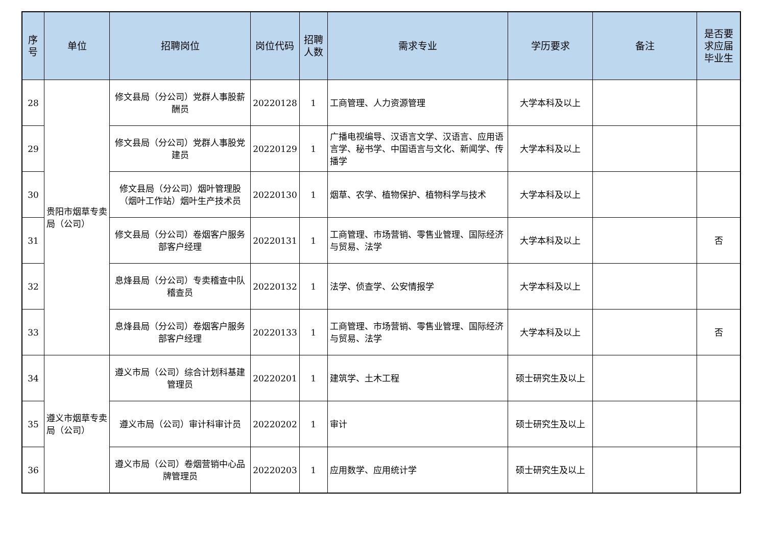| 序号 | 单位 | 招聘岗位 | 岗位代码 | 招聘人数 | 需求专业 | 学历要求 | 备注 | 是否要求应届毕业生 |
| --- | --- | --- | --- | --- | --- | --- | --- | --- |
| 28 | 贵阳市烟草专卖局（公司） | 修文县局（分公司）党群人事股薪酬员 | 20220128 | 1 | 工商管理、人力资源管理 | 大学本科及以上 | | |
| 29 | | 修文县局（分公司）党群人事股党建员 | 20220129 | 1 | 广播电视编导、汉语言文学、汉语言、应用语言学、秘书学、中国语言与文化、新闻学、传播学 | 大学本科及以上 | | |
| 30 | | 修文县局（分公司）烟叶管理股（烟叶工作站）烟叶生产技术员 | 20220130 | 1 | 烟草、农学、植物保护、植物科学与技术 | 大学本科及以上 | | |
| 31 | | 修文县局（分公司）卷烟客户服务部客户经理 | 20220131 | 1 | 工商管理、市场营销、零售业管理、国际经济与贸易、法学 | 大学本科及以上 | | 否 |
| 32 | | 息烽县局（分公司）专卖稽查中队稽查员 | 20220132 | 1 | 法学、侦查学、公安情报学 | 大学本科及以上 | | |
| 33 | | 息烽县局（分公司）卷烟客户服务部客户经理 | 20220133 | 1 | 工商管理、市场营销、零售业管理、国际经济与贸易、法学 | 大学本科及以上 | | 否 |
| 34 | 遵义市烟草专卖局（公司） | 遵义市局（公司）综合计划科基建管理员 | 20220201 | 1 | 建筑学、土木工程 | 硕士研究生及以上 | | |
| 35 | | 遵义市局（公司）审计科审计员 | 20220202 | 1 | 审计 | 硕士研究生及以上 | | |
| 36 | | 遵义市局（公司）卷烟营销中心品牌管理员 | 20220203 | 1 | 应用数学、应用统计学 | 硕士研究生及以上 | | |